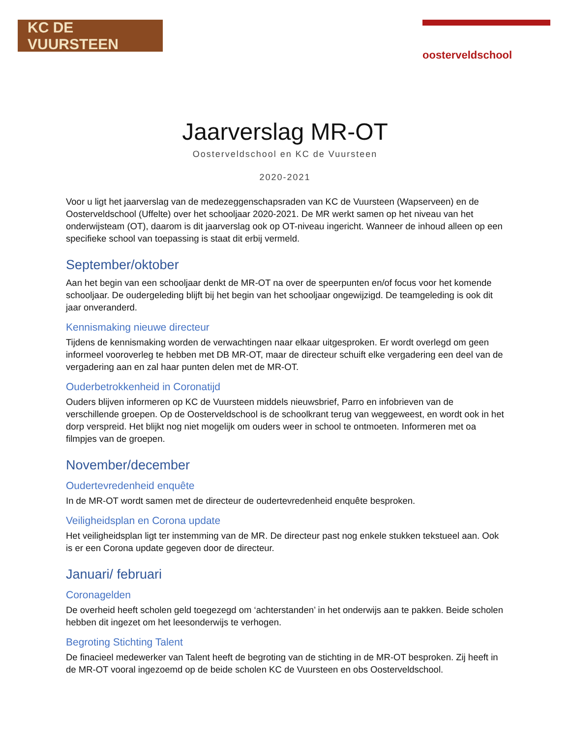KC DE VUURSTEEN
oosterveldschool
Jaarverslag MR-OT
Oosterveldschool en KC de Vuursteen
2020-2021
Voor u ligt het jaarverslag van de medezeggenschapsraden van KC de Vuursteen (Wapserveen) en de Oosterveldschool (Uffelte) over het schooljaar 2020-2021. De MR werkt samen op het niveau van het onderwijsteam (OT), daarom is dit jaarverslag ook op OT-niveau ingericht. Wanneer de inhoud alleen op een specifieke school van toepassing is staat dit erbij vermeld.
September/oktober
Aan het begin van een schooljaar denkt de MR-OT na over de speerpunten en/of focus voor het komende schooljaar. De oudergeleding blijft bij het begin van het schooljaar ongewijzigd. De teamgeleding is ook dit jaar onveranderd.
Kennismaking nieuwe directeur
Tijdens de kennismaking worden de verwachtingen naar elkaar uitgesproken. Er wordt overlegd om geen informeel vooroverleg te hebben met DB MR-OT, maar de directeur schuift elke vergadering een deel van de vergadering aan en zal haar punten delen met de MR-OT.
Ouderbetrokkenheid in Coronatijd
Ouders blijven informeren op KC de Vuursteen middels nieuwsbrief, Parro en infobrieven van de verschillende groepen. Op de Oosterveldschool is de schoolkrant terug van weggeweest, en wordt ook in het dorp verspreid. Het blijkt nog niet mogelijk om ouders weer in school te ontmoeten. Informeren met oa filmpjes van de groepen.
November/december
Oudertevredenheid enquête
In de MR-OT wordt samen met de directeur de oudertevredenheid enquête besproken.
Veiligheidsplan en Corona update
Het veiligheidsplan ligt ter instemming van de MR. De directeur past nog enkele stukken tekstueel aan. Ook is er een Corona update gegeven door de directeur.
Januari/ februari
Coronagelden
De overheid heeft scholen geld toegezegd om ‘achterstanden’ in het onderwijs aan te pakken. Beide scholen hebben dit ingezet om het leesonderwijs te verhogen.
Begroting Stichting Talent
De finacieel medewerker van Talent heeft de begroting van de stichting in de MR-OT besproken. Zij heeft in de MR-OT vooral ingezoemd op de beide scholen KC de Vuursteen en obs Oosterveldschool.